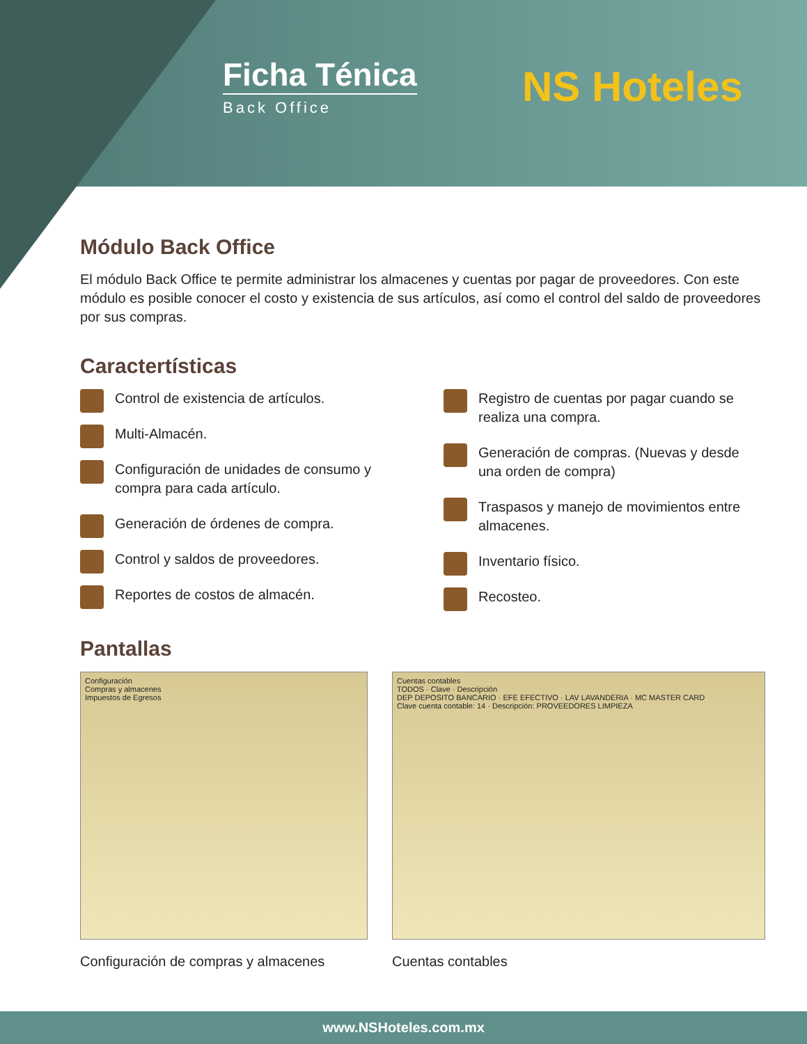Ficha Ténica
Back Office
NS Hoteles
Módulo Back Office
El módulo Back Office te permite administrar los almacenes y cuentas por pagar de proveedores. Con este módulo es posible conocer el costo y existencia de sus artículos, así como el control del saldo de proveedores por sus compras.
Caractertísticas
Control de existencia de artículos.
Multi-Almacén.
Configuración de unidades de consumo y compra para cada artículo.
Generación de órdenes de compra.
Control y saldos de proveedores.
Reportes de costos de almacén.
Registro de cuentas por pagar cuando se realiza una compra.
Generación de compras. (Nuevas y desde una orden de compra)
Traspasos y manejo de movimientos entre almacenes.
Inventario físico.
Recosteo.
Pantallas
Configuración
Compras y almacenes
Impuestos de Egresos
Configuración de compras y almacenes
Cuentas contables
TODOS · Clave · Descripción
DEP DEPOSITO BANCARIO · EFE EFECTIVO · LAV LAVANDERIA · MC MASTER CARD
Clave cuenta contable: 14 · Descripción: PROVEEDORES LIMPIEZA
Cuentas contables
www.NSHoteles.com.mx